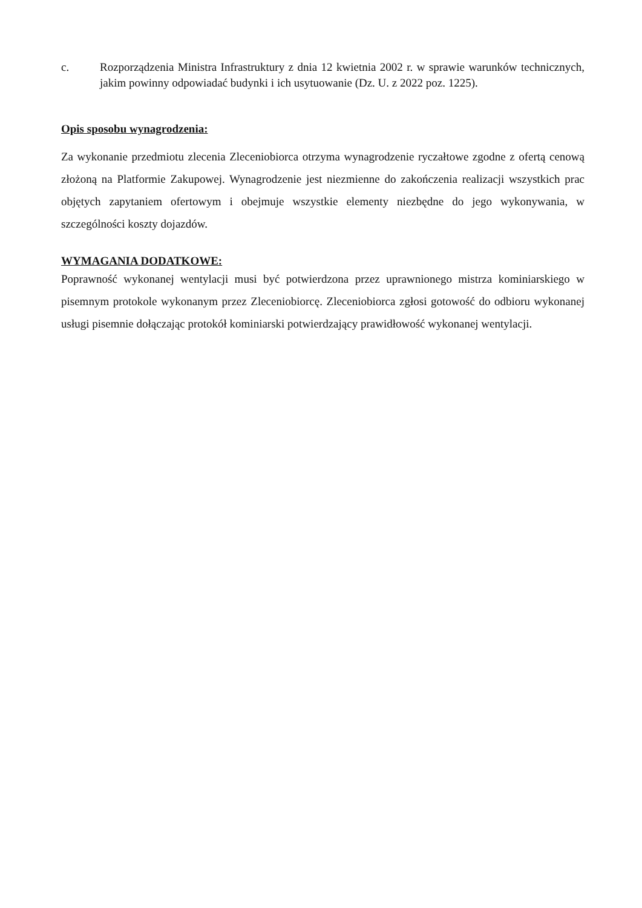c. Rozporządzenia Ministra Infrastruktury z dnia 12 kwietnia 2002 r. w sprawie warunków technicznych, jakim powinny odpowiadać budynki i ich usytuowanie (Dz. U. z 2022 poz. 1225).
Opis sposobu wynagrodzenia:
Za wykonanie przedmiotu zlecenia Zleceniobiorca otrzyma wynagrodzenie ryczałtowe zgodne z ofertą cenową złożoną na Platformie Zakupowej. Wynagrodzenie jest niezmienne do zakończenia realizacji wszystkich prac objętych zapytaniem ofertowym i obejmuje wszystkie elementy niezbędne do jego wykonywania, w szczególności koszty dojazdów.
WYMAGANIA DODATKOWE:
Poprawność wykonanej wentylacji musi być potwierdzona przez uprawnionego mistrza kominiarskiego w pisemnym protokole wykonanym przez Zleceniobiorcę. Zleceniobiorca zgłosi gotowość do odbioru wykonanej usługi pisemnie dołączając protokół kominiarski potwierdzający prawidłowość wykonanej wentylacji.